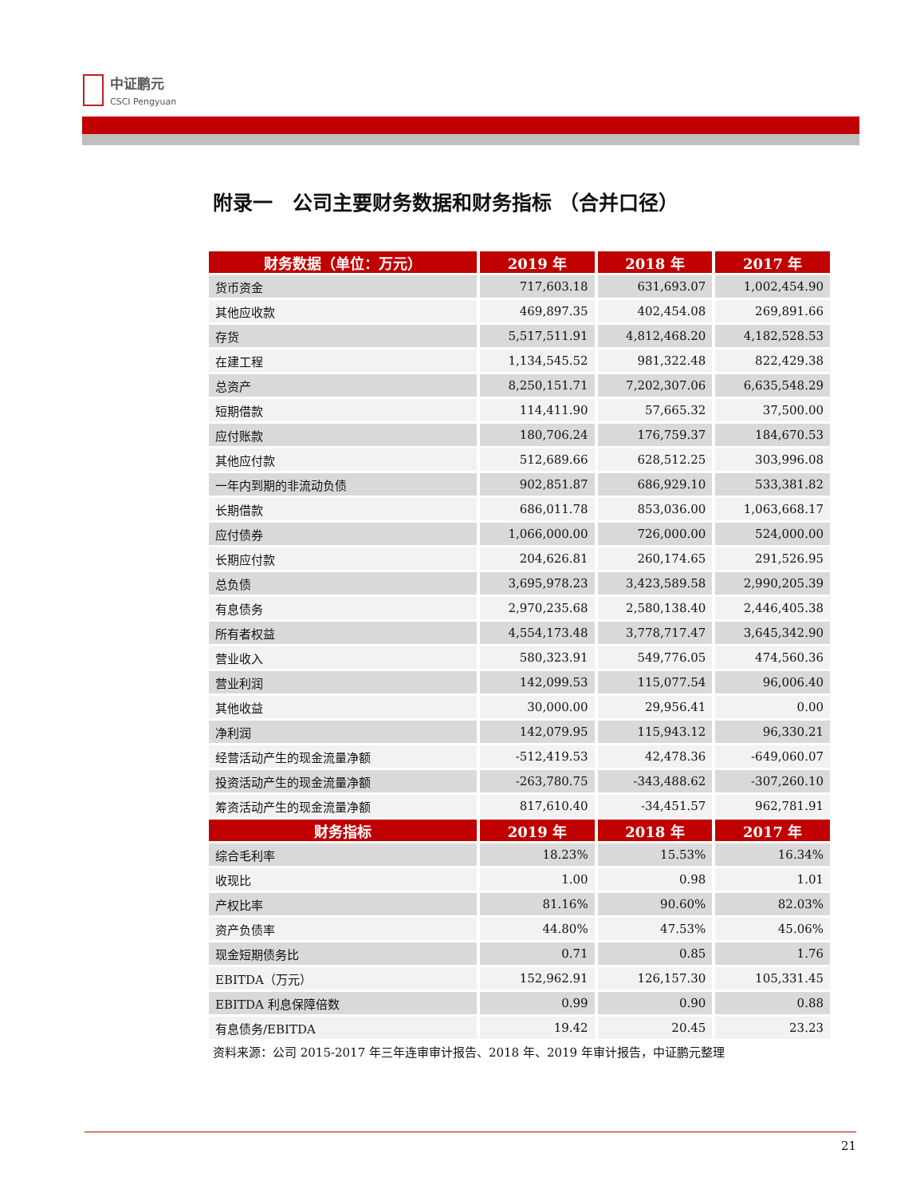中证鹏元
CSCI Pengyuan
附录一　公司主要财务数据和财务指标 （合并口径）
| 财务数据（单位：万元） | 2019 年 | 2018 年 | 2017 年 |
| --- | --- | --- | --- |
| 货币资金 | 717,603.18 | 631,693.07 | 1,002,454.90 |
| 其他应收款 | 469,897.35 | 402,454.08 | 269,891.66 |
| 存货 | 5,517,511.91 | 4,812,468.20 | 4,182,528.53 |
| 在建工程 | 1,134,545.52 | 981,322.48 | 822,429.38 |
| 总资产 | 8,250,151.71 | 7,202,307.06 | 6,635,548.29 |
| 短期借款 | 114,411.90 | 57,665.32 | 37,500.00 |
| 应付账款 | 180,706.24 | 176,759.37 | 184,670.53 |
| 其他应付款 | 512,689.66 | 628,512.25 | 303,996.08 |
| 一年内到期的非流动负债 | 902,851.87 | 686,929.10 | 533,381.82 |
| 长期借款 | 686,011.78 | 853,036.00 | 1,063,668.17 |
| 应付债券 | 1,066,000.00 | 726,000.00 | 524,000.00 |
| 长期应付款 | 204,626.81 | 260,174.65 | 291,526.95 |
| 总负债 | 3,695,978.23 | 3,423,589.58 | 2,990,205.39 |
| 有息债务 | 2,970,235.68 | 2,580,138.40 | 2,446,405.38 |
| 所有者权益 | 4,554,173.48 | 3,778,717.47 | 3,645,342.90 |
| 营业收入 | 580,323.91 | 549,776.05 | 474,560.36 |
| 营业利润 | 142,099.53 | 115,077.54 | 96,006.40 |
| 其他收益 | 30,000.00 | 29,956.41 | 0.00 |
| 净利润 | 142,079.95 | 115,943.12 | 96,330.21 |
| 经营活动产生的现金流量净额 | -512,419.53 | 42,478.36 | -649,060.07 |
| 投资活动产生的现金流量净额 | -263,780.75 | -343,488.62 | -307,260.10 |
| 筹资活动产生的现金流量净额 | 817,610.40 | -34,451.57 | 962,781.91 |
| 财务指标 | 2019 年 | 2018 年 | 2017 年 |
| 综合毛利率 | 18.23% | 15.53% | 16.34% |
| 收现比 | 1.00 | 0.98 | 1.01 |
| 产权比率 | 81.16% | 90.60% | 82.03% |
| 资产负债率 | 44.80% | 47.53% | 45.06% |
| 现金短期债务比 | 0.71 | 0.85 | 1.76 |
| EBITDA（万元） | 152,962.91 | 126,157.30 | 105,331.45 |
| EBITDA 利息保障倍数 | 0.99 | 0.90 | 0.88 |
| 有息债务/EBITDA | 19.42 | 20.45 | 23.23 |
资料来源：公司 2015-2017 年三年连审审计报告、2018 年、2019 年审计报告，中证鹏元整理
21